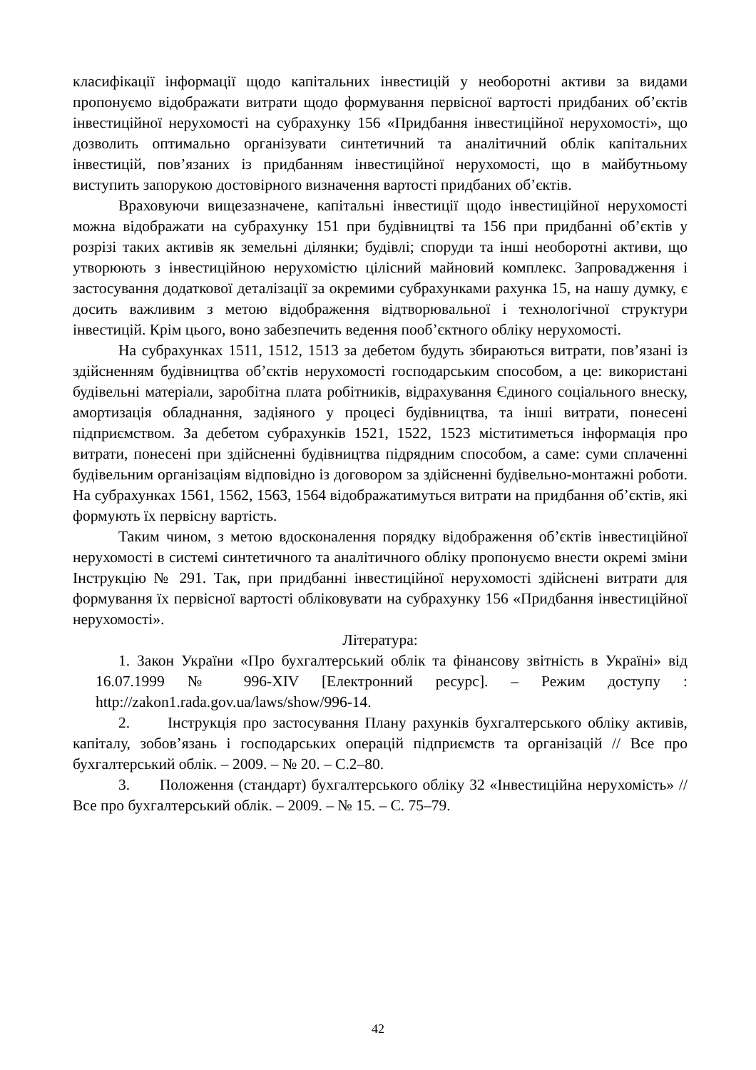класифікації інформації щодо капітальних інвестицій у необоротні активи за видами пропонуємо відображати витрати щодо формування первісної вартості придбаних об’єктів інвестиційної нерухомості на субрахунку 156 «Придбання інвестиційної нерухомості», що дозволить оптимально організувати синтетичний та аналітичний облік капітальних інвестицій, пов’язаних із придбанням інвестиційної нерухомості, що в майбутньому виступить запорукою достовірного визначення вартості придбаних об’єктів.
Враховуючи вищезазначене, капітальні інвестиції щодо інвестиційної нерухомості можна відображати на субрахунку 151 при будівництві та 156 при придбанні об’єктів у розрізі таких активів як земельні ділянки; будівлі; споруди та інші необоротні активи, що утворюють з інвестиційною нерухомістю цілісний майновий комплекс. Запровадження і застосування додаткової деталізації за окремими субрахунками рахунка 15, на нашу думку, є досить важливим з метою відображення відтворювальної і технологічної структури інвестицій. Крім цього, воно забезпечить ведення пооб’єктного обліку нерухомості.
На субрахунках 1511, 1512, 1513 за дебетом будуть збираються витрати, пов’язані із здійсненням будівництва об’єктів нерухомості господарським способом, а це: використані будівельні матеріали, заробітна плата робітників, відрахування Єдиного соціального внеску, амортизація обладнання, задіяного у процесі будівництва, та інші витрати, понесені підприємством. За дебетом субрахунків 1521, 1522, 1523 міститиметься інформація про витрати, понесені при здійсненні будівництва підрядним способом, а саме: суми сплаченні будівельним організаціям відповідно із договором за здійсненні будівельно-монтажні роботи. На субрахунках 1561, 1562, 1563, 1564 відображатимуться витрати на придбання об’єктів, які формують їх первісну вартість.
Таким чином, з метою вдосконалення порядку відображення об’єктів інвестиційної нерухомості в системі синтетичного та аналітичного обліку пропонуємо внести окремі зміни Інструкцію № 291. Так, при придбанні інвестиційної нерухомості здійснені витрати для формування їх первісної вартості обліковувати на субрахунку 156 «Придбання інвестиційної нерухомості».
Література:
1. Закон України «Про бухгалтерський облік та фінансову звітність в Україні» від 16.07.1999 № 996-XIV [Електронний ресурс]. – Режим доступу : http://zakon1.rada.gov.ua/laws/show/996-14.
2. Інструкція про застосування Плану рахунків бухгалтерського обліку активів, капіталу, зобов’язань і господарських операцій підприємств та організацій // Все про бухгалтерський облік. – 2009. – № 20. – С.2–80.
3. Положення (стандарт) бухгалтерського обліку 32 «Інвестиційна нерухомість» // Все про бухгалтерський облік. – 2009. – № 15. – С. 75–79.
42